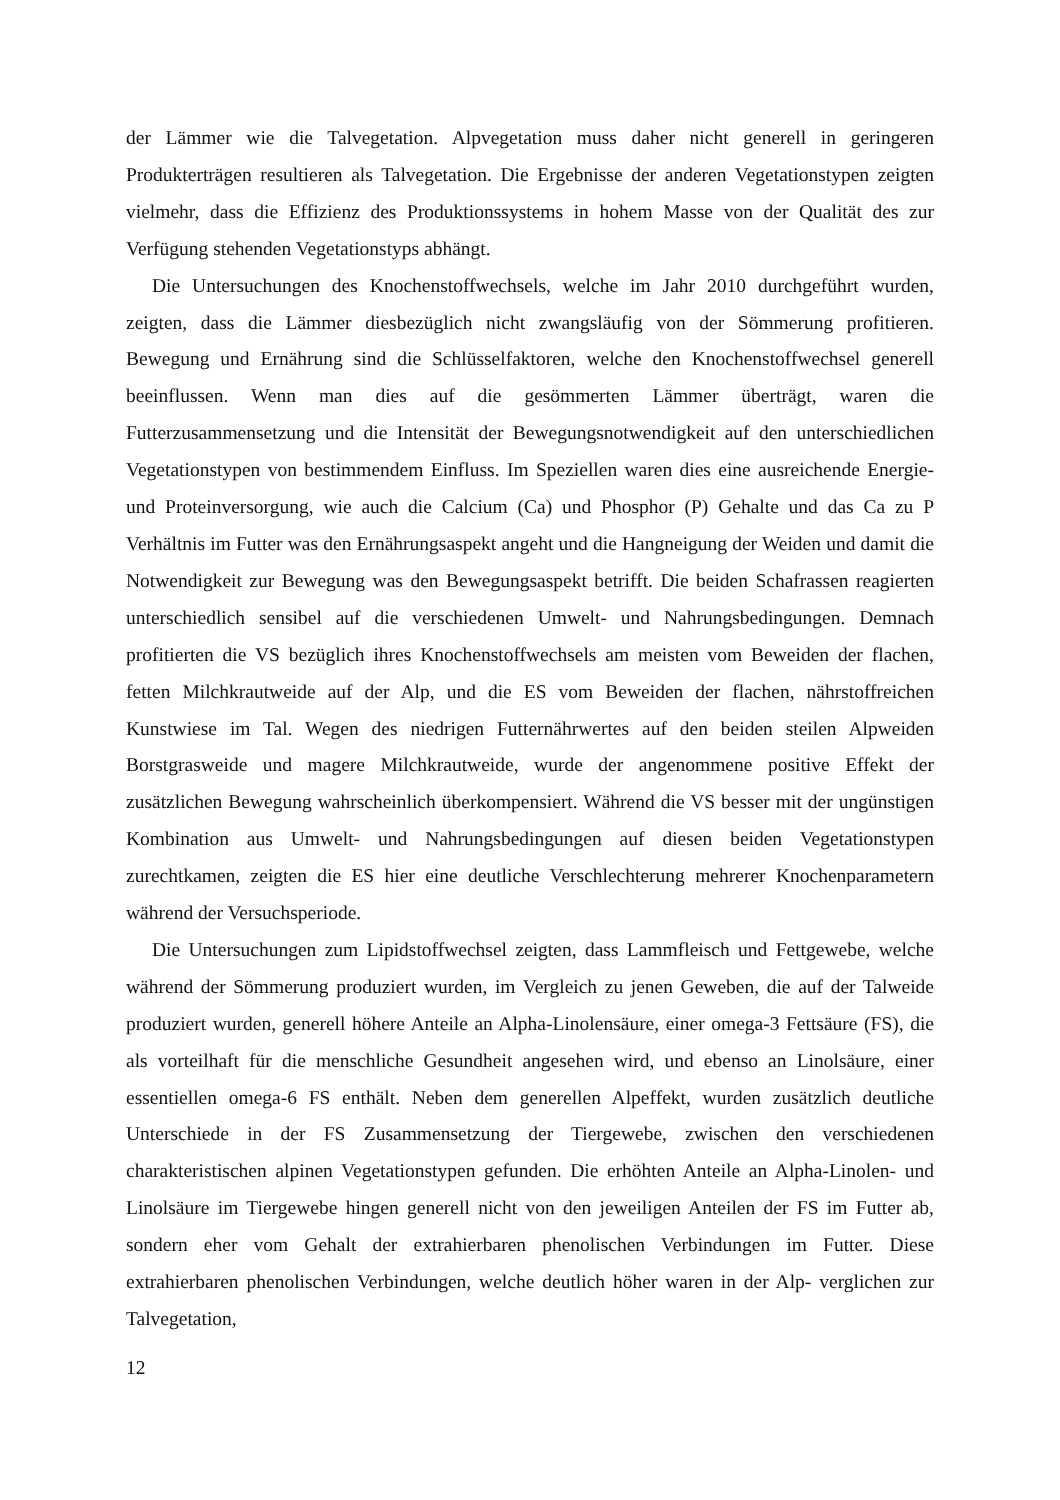der Lämmer wie die Talvegetation. Alpvegetation muss daher nicht generell in geringeren Produkterträgen resultieren als Talvegetation. Die Ergebnisse der anderen Vegetationstypen zeigten vielmehr, dass die Effizienz des Produktionssystems in hohem Masse von der Qualität des zur Verfügung stehenden Vegetationstyps abhängt.
Die Untersuchungen des Knochenstoffwechsels, welche im Jahr 2010 durchgeführt wurden, zeigten, dass die Lämmer diesbezüglich nicht zwangsläufig von der Sömmerung profitieren. Bewegung und Ernährung sind die Schlüsselfaktoren, welche den Knochenstoffwechsel generell beeinflussen. Wenn man dies auf die gesömmerten Lämmer überträgt, waren die Futterzusammensetzung und die Intensität der Bewegungsnotwendigkeit auf den unterschiedlichen Vegetationstypen von bestimmendem Einfluss. Im Speziellen waren dies eine ausreichende Energie- und Proteinversorgung, wie auch die Calcium (Ca) und Phosphor (P) Gehalte und das Ca zu P Verhältnis im Futter was den Ernährungsaspekt angeht und die Hangneigung der Weiden und damit die Notwendigkeit zur Bewegung was den Bewegungsaspekt betrifft. Die beiden Schafrassen reagierten unterschiedlich sensibel auf die verschiedenen Umwelt- und Nahrungsbedingungen. Demnach profitierten die VS bezüglich ihres Knochenstoffwechsels am meisten vom Beweiden der flachen, fetten Milchkrautweide auf der Alp, und die ES vom Beweiden der flachen, nährstoffreichen Kunstwiese im Tal. Wegen des niedrigen Futternährwertes auf den beiden steilen Alpweiden Borstgrasweide und magere Milchkrautweide, wurde der angenommene positive Effekt der zusätzlichen Bewegung wahrscheinlich überkompensiert. Während die VS besser mit der ungünstigen Kombination aus Umwelt- und Nahrungsbedingungen auf diesen beiden Vegetationstypen zurechtkamen, zeigten die ES hier eine deutliche Verschlechterung mehrerer Knochenparametern während der Versuchsperiode.
Die Untersuchungen zum Lipidstoffwechsel zeigten, dass Lammfleisch und Fettgewebe, welche während der Sömmerung produziert wurden, im Vergleich zu jenen Geweben, die auf der Talweide produziert wurden, generell höhere Anteile an Alpha-Linolensäure, einer omega-3 Fettsäure (FS), die als vorteilhaft für die menschliche Gesundheit angesehen wird, und ebenso an Linolsäure, einer essentiellen omega-6 FS enthält. Neben dem generellen Alpeffekt, wurden zusätzlich deutliche Unterschiede in der FS Zusammensetzung der Tiergewebe, zwischen den verschiedenen charakteristischen alpinen Vegetationstypen gefunden. Die erhöhten Anteile an Alpha-Linolen- und Linolsäure im Tiergewebe hingen generell nicht von den jeweiligen Anteilen der FS im Futter ab, sondern eher vom Gehalt der extrahierbaren phenolischen Verbindungen im Futter. Diese extrahierbaren phenolischen Verbindungen, welche deutlich höher waren in der Alp- verglichen zur Talvegetation,
12